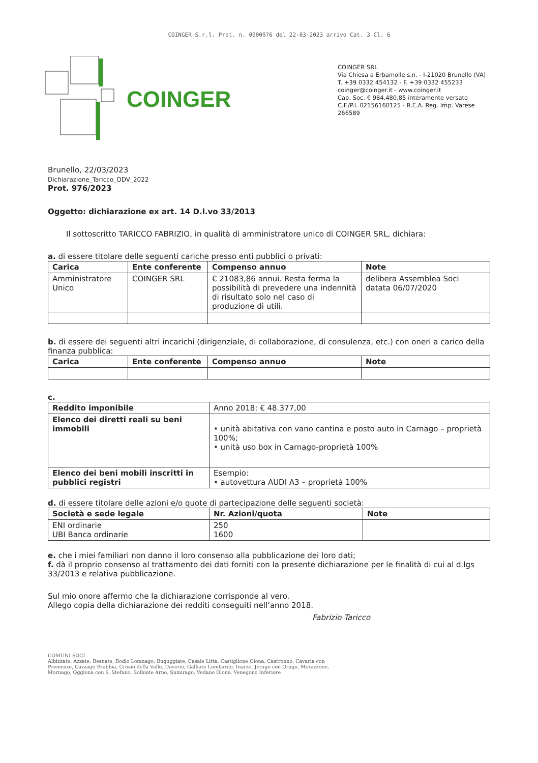COINGER S.r.l. Prot. n. 0000976 del 22-03-2023 arrivo Cat. 3 Cl. 6
COINGER
COINGER SRL
Via Chiesa a Erbamolle s.n. - I-21020 Brunello (VA)
T. +39 0332 454132 - F. +39 0332 455233
coinger@coinger.it - www.coinger.it
Cap. Soc. € 984.480,85 interamente versato
C.F./P.I. 02156160125 - R.E.A. Reg. Imp. Varese 266589
Brunello, 22/03/2023
Dichiarazione_Taricco_ODV_2022
Prot. 976/2023
Oggetto: dichiarazione ex art. 14 D.l.vo 33/2013
Il sottoscritto TARICCO FABRIZIO, in qualità di amministratore unico di COINGER SRL, dichiara:
a. di essere titolare delle seguenti cariche presso enti pubblici o privati:
| Carica | Ente conferente | Compenso annuo | Note |
| --- | --- | --- | --- |
| Amministratore Unico | COINGER SRL | € 21083,86 annui. Resta ferma la possibilità di prevedere una indennità di risultato solo nel caso di produzione di utili. | delibera Assemblea Soci datata 06/07/2020 |
b. di essere dei seguenti altri incarichi (dirigenziale, di collaborazione, di consulenza, etc.) con oneri a carico della finanza pubblica:
| Carica | Ente conferente | Compenso annuo | Note |
| --- | --- | --- | --- |
c.
| Reddito imponibile | Anno 2018: € 48.377,00 |
| Elenco dei diretti reali su beni immobili | • unità abitativa con vano cantina e posto auto in Carnago – proprietà 100%; • unità uso box in Carnago-proprietà 100% |
| Elenco dei beni mobili inscritti in pubblici registri | Esempio: • autovettura AUDI A3 – proprietà 100% |
d. di essere titolare delle azioni e/o quote di partecipazione delle seguenti società:
| Società e sede legale | Nr. Azioni/quota | Note |
| --- | --- | --- |
| ENI ordinarie UBI Banca ordinarie | 250 1600 | |
e. che i miei familiari non danno il loro consenso alla pubblicazione dei loro dati;
f. dà il proprio consenso al trattamento dei dati forniti con la presente dichiarazione per le finalità di cui al d.lgs 33/2013 e relativa pubblicazione.
Sul mio onore affermo che la dichiarazione corrisponde al vero.
Allego copia della dichiarazione dei redditi conseguiti nell’anno 2018.
Fabrizio Taricco
COMUNI SOCI
Albizzate, Azzate, Besnate, Bodio Lomnago, Buguggiate, Casale Litta, Castiglione Olona, Castronno, Cavaria con Premezzo, Cazzago Brabbia, Crosio della Valle, Daverio, Galliate Lombardo, Inarzo, Jerago con Orago, Morazzone, Mornago, Oggiona con S. Stefano, Solbiate Arno, Sumirago, Vedano Olona, Venegono Inferiore